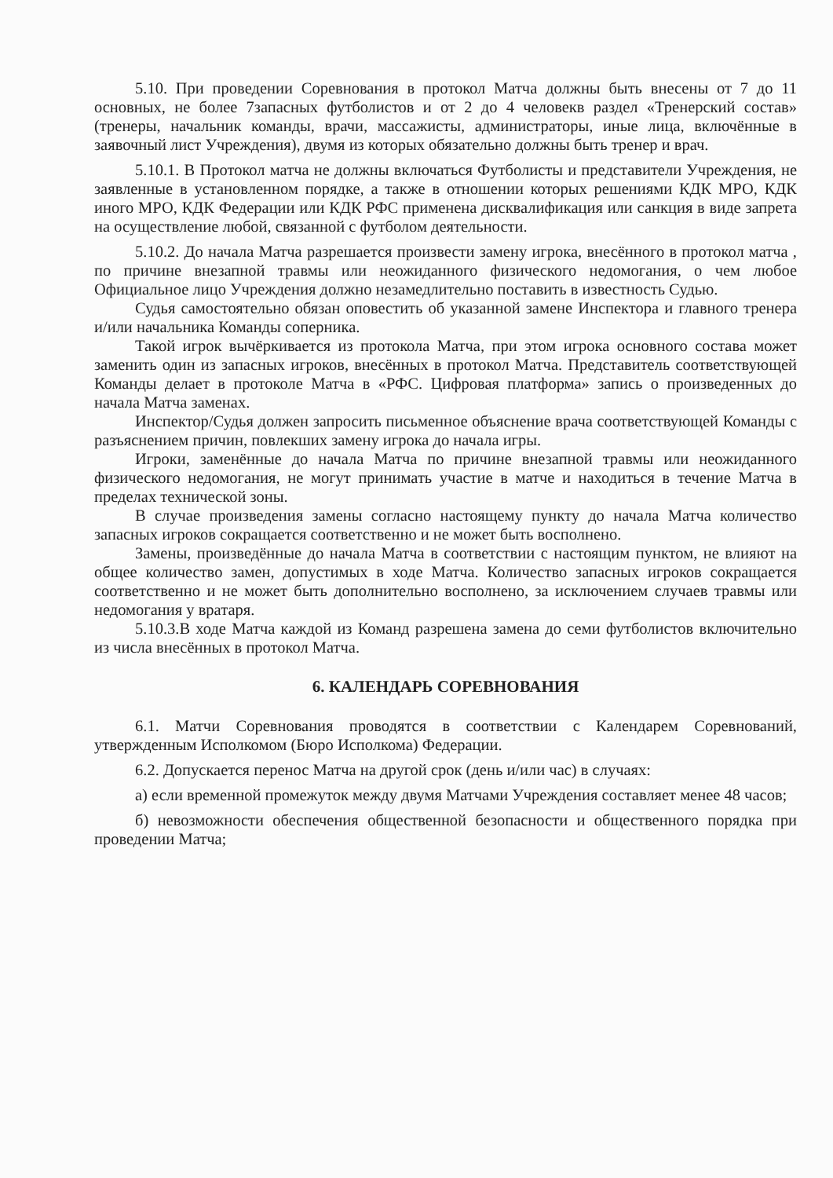5.10. При проведении Соревнования в протокол Матча должны быть внесены от 7 до 11 основных, не более 7запасных футболистов и от 2 до 4 человекв раздел «Тренерский состав» (тренеры, начальник команды, врачи, массажисты, администраторы, иные лица, включённые в заявочный лист Учреждения), двумя из которых обязательно должны быть тренер и врач.
5.10.1. В Протокол матча не должны включаться Футболисты и представители Учреждения, не заявленные в установленном порядке, а также в отношении которых решениями КДК МРО, КДК иного МРО, КДК Федерации или КДК РФС применена дисквалификация или санкция в виде запрета на осуществление любой, связанной с футболом деятельности.
5.10.2. До начала Матча разрешается произвести замену игрока, внесённого в протокол матча , по причине внезапной травмы или неожиданного физического недомогания, о чем любое Официальное лицо Учреждения должно незамедлительно поставить в известность Судью.
Судья самостоятельно обязан оповестить об указанной замене Инспектора и главного тренера и/или начальника Команды соперника.
Такой игрок вычёркивается из протокола Матча, при этом игрока основного состава может заменить один из запасных игроков, внесённых в протокол Матча. Представитель соответствующей Команды делает в протоколе Матча в «РФС. Цифровая платформа» запись о произведенных до начала Матча заменах.
Инспектор/Судья должен запросить письменное объяснение врача соответствующей Команды с разъяснением причин, повлекших замену игрока до начала игры.
Игроки, заменённые до начала Матча по причине внезапной травмы или неожиданного физического недомогания, не могут принимать участие в матче и находиться в течение Матча в пределах технической зоны.
В случае произведения замены согласно настоящему пункту до начала Матча количество запасных игроков сокращается соответственно и не может быть восполнено.
Замены, произведённые до начала Матча в соответствии с настоящим пунктом, не влияют на общее количество замен, допустимых в ходе Матча. Количество запасных игроков сокращается соответственно и не может быть дополнительно восполнено, за исключением случаев травмы или недомогания у вратаря.
5.10.3.В ходе Матча каждой из Команд разрешена замена до семи футболистов включительно из числа внесённых в протокол Матча.
6. КАЛЕНДАРЬ СОРЕВНОВАНИЯ
6.1. Матчи Соревнования проводятся в соответствии с Календарем Соревнований, утвержденным Исполкомом (Бюро Исполкома) Федерации.
6.2. Допускается перенос Матча на другой срок (день и/или час) в случаях:
а) если временной промежуток между двумя Матчами Учреждения составляет менее 48 часов;
б) невозможности обеспечения общественной безопасности и общественного порядка при проведении Матча;